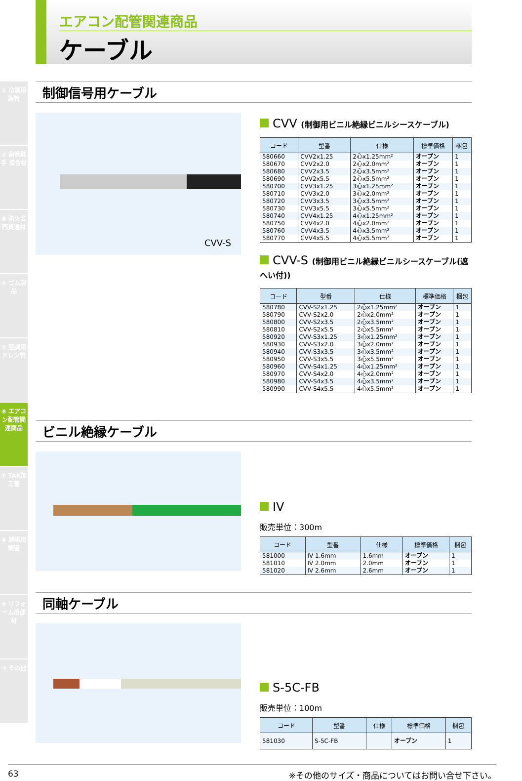① 冷媒用銅管
② 銅管継手 接合材
③ 防火区画貫通材
④ ゴム製品
⑤ 空調用ドレン管
⑥ エアコン配管関連商品
⑦ TAK加工管
⑧ 建築用銅管
⑨ リフォーム用部材
⑩ その他
エアコン配管関連商品
ケーブル
制御信号用ケーブル
CVV-S
CVV (制御用ビニル絶縁ビニルシースケーブル)
| コード | 型番 | 仕様 | 標準価格 | 梱包 |
| --- | --- | --- | --- | --- |
| 580660 | CVV2x1.25 | 2心x1.25mm² | オープン | 1 |
| 580670 | CVV2x2.0 | 2心x2.0mm² | オープン | 1 |
| 580680 | CVV2x3.5 | 2心x3.5mm² | オープン | 1 |
| 580690 | CVV2x5.5 | 2心x5.5mm² | オープン | 1 |
| 580700 | CVV3x1.25 | 3心x1.25mm² | オープン | 1 |
| 580710 | CVV3x2.0 | 3心x2.0mm² | オープン | 1 |
| 580720 | CVV3x3.5 | 3心x3.5mm² | オープン | 1 |
| 580730 | CVV3x5.5 | 3心x5.5mm² | オープン | 1 |
| 580740 | CVV4x1.25 | 4心x1.25mm² | オープン | 1 |
| 580750 | CVV4x2.0 | 4心x2.0mm² | オープン | 1 |
| 580760 | CVV4x3.5 | 4心x3.5mm² | オープン | 1 |
| 580770 | CVV4x5.5 | 4心x5.5mm² | オープン | 1 |
CVV-S (制御用ビニル絶縁ビニルシースケーブル(遮へい付))
| コード | 型番 | 仕様 | 標準価格 | 梱包 |
| --- | --- | --- | --- | --- |
| 580780 | CVV-S2x1.25 | 2心x1.25mm² | オープン | 1 |
| 580790 | CVV-S2x2.0 | 2心x2.0mm² | オープン | 1 |
| 580800 | CVV-S2x3.5 | 2心x3.5mm² | オープン | 1 |
| 580810 | CVV-S2x5.5 | 2心x5.5mm² | オープン | 1 |
| 580920 | CVV-S3x1.25 | 3心x1.25mm² | オープン | 1 |
| 580930 | CVV-S3x2.0 | 3心x2.0mm² | オープン | 1 |
| 580940 | CVV-S3x3.5 | 3心x3.5mm² | オープン | 1 |
| 580950 | CVV-S3x5.5 | 3心x5.5mm² | オープン | 1 |
| 580960 | CVV-S4x1.25 | 4心x1.25mm² | オープン | 1 |
| 580970 | CVV-S4x2.0 | 4心x2.0mm² | オープン | 1 |
| 580980 | CVV-S4x3.5 | 4心x3.5mm² | オープン | 1 |
| 580990 | CVV-S4x5.5 | 4心x5.5mm² | オープン | 1 |
ビニル絶縁ケーブル
IV
販売単位：300m
| コード | 型番 | 仕様 | 標準価格 | 梱包 |
| --- | --- | --- | --- | --- |
| 581000 | IV 1.6mm | 1.6mm | オープン | 1 |
| 581010 | IV 2.0mm | 2.0mm | オープン | 1 |
| 581020 | IV 2.6mm | 2.6mm | オープン | 1 |
同軸ケーブル
S-5C-FB
販売単位：100m
| コード | 型番 | 仕様 | 標準価格 | 梱包 |
| --- | --- | --- | --- | --- |
| 581030 | S-5C-FB | | オープン | 1 |
63 ※その他のサイズ・商品についてはお問い合せ下さい。